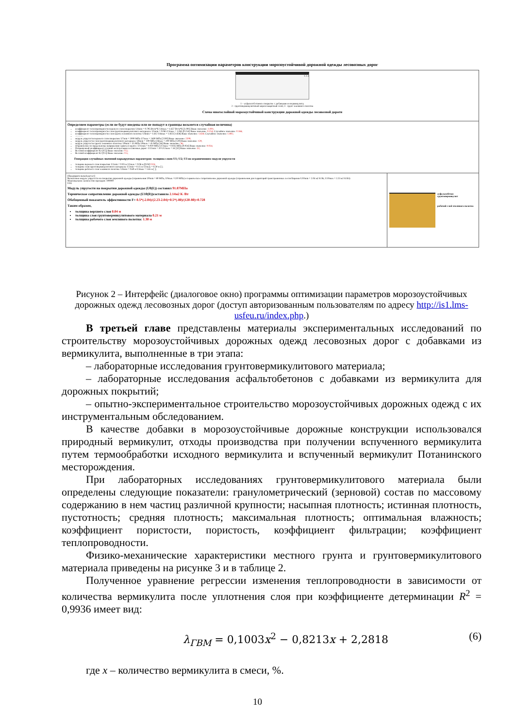Программа оптимизации параметров конструкции морозоустойчивой дорожной одежды лесовозных дорог
1 2 3
1 – асфальтобетонное покрытие с добавками из вермикулита;
2 - грунтовермикулитовый морозозащитный слой; 3 - грунт земляного полотна
Схема многослойной морозоустойчивой конструкции дорожной одежды лесовозной дороги
Определяем параметры (если не будут введены или не попадут в границы возьмется случайная величина)
коэффициент теплопроводности верхнего слоя покрытия: U4min = 0.795 Вт/м*К U4max = 1.657 Вт/м*К [1.001] Ваше значение: 1.001;
коэффициент теплопроводности слоя грунтовермикулитового материала: U5min = 0.065 U5max = 1.063 [0.254] Ваше значение: 0.254; Случайное значение: 0.166;
коэффициент теплопроводности слоя грунта земляного полотна: U6min = 1.612 U6max = 1.823 [1.658] Ваше значение: 1.658; Случайное значение: 1.802;
----------
модуль упругости верхнего слоя покрытия: U7min = 2000 МПа U7max = 2400 МПа [2200] Ваше значение: 2200;
модуль упругости слоя грунтовермикулитового материала: U8min = 100 МПа U8max = 200 МПа [120] Ваше значение: 120;
модуль упругости грунта земляного полотна: U9min = 35 МПа U9max = 45 МПа [36] Ваше значение: 36;
Ограничение по предельному напряжению сдвига в грунте: U11min = 0.010 МПа U11max = 0.035 МПа [0.034] Ваше значение: 0.034;
Поправочный коэффициент условий эксплуатации лесовозных дорог: U12min = 20 U12max = 34 [32] Ваше значение: 32;
Весовой коэффициент К1 [0.5] Ваше значение: 0.5;
Весовой коэффициент К2 [0.5] Ваше значение: 0.5;
Генерация случайных значений варьируемых параметров: толщина слоев U1; U2; U3 по ограничениям модуля упругости
толщина верхнего слоя покрытия: U1min = 0.03 м U1max = 0.06 м [0.04] 0.04;
толщина слоя грунтовермикулитового материала: U2min = 0.15 м U2max = 0.50 м [ ];
толщина рабочего слоя земляного полотна: U3min = 0.60 м U3max = 1.65 м [ ];
[Предварительный расчет]
Вычисляем модуль упругости на покрытии дорожной одежды (ограничения U0min = 80 МПа, U0max =120 МПа) и термическое сопротивление дорожной одежды (ограничения для территорий трансграничных лесов Евразии U10min = 2.04 м2 К Вт, U10max = 2.23 м2 К Вт):
Максимальное количество проходов: 100000
0.04
Модуль упругости на покрытии дорожной одежды (U0(E)) составил 91.87МПа
Термическое сопротивление дорожной одежды (U10(R))составило 2.14м2 К /Вт
Обобщенный показатель эффективности F= 0.5*(-2.04)/(2.23-2.04)+0.5*(-80)/(120-80)=0.728
Таким образом,
толщина верхнего слоя 0.04 м
толщина слоя грунтовермикулитового материала 0.21 м
толщина рабочего слоя земляного полотна: 1.30 м
асфальтобетон
грунтовермикулит
рабочий слой земляного полотна
Рисунок 2 – Интерфейс (диалоговое окно) программы оптимизации параметров морозоустойчивых дорожных одежд лесовозных дорог (доступ авторизованным пользователям по адресу http://is1.lms-usfeu.ru/index.php.)
В третьей главе представлены материалы экспериментальных исследований по строительству морозоустойчивых дорожных одежд лесовозных дорог с добавками из вермикулита, выполненные в три этапа:
– лабораторные исследования грунтовермикулитового материала;
– лабораторные исследования асфальтобетонов с добавками из вермикулита для дорожных покрытий;
– опытно-экспериментальное строительство морозоустойчивых дорожных одежд с их инструментальным обследованием.
В качестве добавки в морозоустойчивые дорожные конструкции использовался природный вермикулит, отходы производства при получении вспученного вермикулита путем термообработки исходного вермикулита и вспученный вермикулит Потанинского месторождения.
При лабораторных исследованиях грунтовермикулитового материала были определены следующие показатели: гранулометрический (зерновой) состав по массовому содержанию в нем частиц различной крупности; насыпная плотность; истинная плотность, пустотность; средняя плотность; максимальная плотность; оптимальная влажность; коэффициент пористости, пористость, коэффициент фильтрации; коэффициент теплопроводности.
Физико-механические характеристики местного грунта и грунтовермикулитового материала приведены на рисунке 3 и в таблице 2.
Полученное уравнение регрессии изменения теплопроводности в зависимости от количества вермикулита после уплотнения слоя при коэффициенте детерминации R<sup>2</sup> = 0,9936 имеет вид:
λ<sub>ГВМ</sub> = 0,1003x<sup>2</sup> − 0,8213x + 2,2818 (6)
где x – количество вермикулита в смеси, %.
10